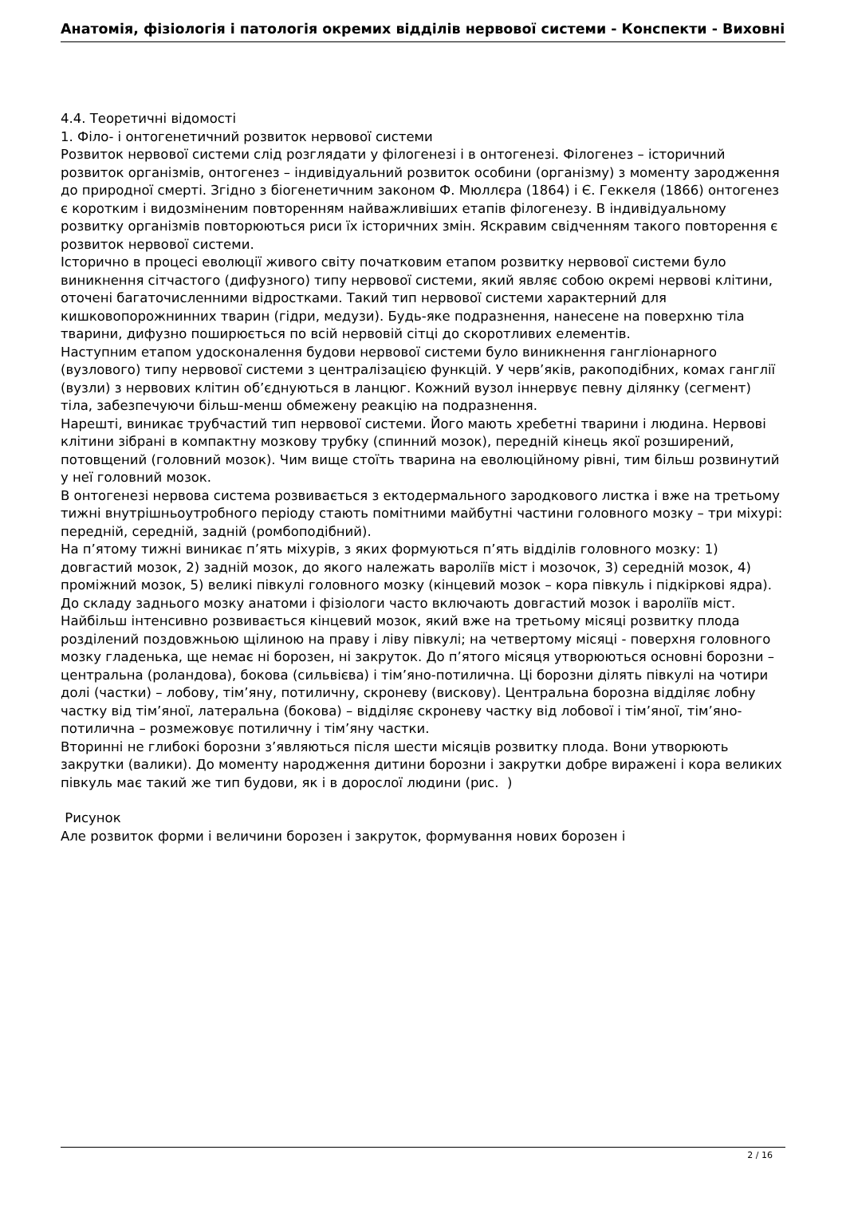Анатомія, фізіологія і патологія окремих відділів нервової системи - Конспекти - Виховні
4.4. Теоретичні відомості
1. Філо- і онтогенетичний розвиток нервової системи
Розвиток нервової системи слід розглядати у філогенезі і в онтогенезі. Філогенез – історичний розвиток організмів, онтогенез – індивідуальний розвиток особини (організму) з моменту зародження до природної смерті. Згідно з біогенетичним законом Ф. Мюллєра (1864) і Є. Геккеля (1866) онтогенез є коротким і видозміненим повторенням найважливіших етапів філогенезу. В індивідуальному розвитку організмів повторюються риси їх історичних змін. Яскравим свідченням такого повторення є розвиток нервової системи.
Історично в процесі еволюції живого світу початковим етапом розвитку нервової системи було виникнення сітчастого (дифузного) типу нервової системи, який являє собою окремі нервові клітини, оточені багаточисленними відростками. Такий тип нервової системи характерний для кишковопорожнинних тварин (гідри, медузи). Будь-яке подразнення, нанесене на поверхню тіла тварини, дифузно поширюється по всій нервовій сітці до скоротливих елементів.
Наступним етапом удосконалення будови нервової системи було виникнення гангліонарного (вузлового) типу нервової системи з централізацією функцій. У черв’яків, ракоподібних, комах ганглії (вузли) з нервових клітин об’єднуються в ланцюг. Кожний вузол іннервує певну ділянку (сегмент) тіла, забезпечуючи більш-менш обмежену реакцію на подразнення.
Нарешті, виникає трубчастий тип нервової системи. Його мають хребетні тварини і людина. Нервові клітини зібрані в компактну мозкову трубку (спинний мозок), передній кінець якої розширений, потовщений (головний мозок). Чим вище стоїть тварина на еволюційному рівні, тим більш розвинутий у неї головний мозок.
В онтогенезі нервова система розвивається з ектодермального зародкового листка і вже на третьому тижні внутрішньоутробного періоду стають помітними майбутні частини головного мозку – три міхурі: передній, середній, задній (ромбоподібний).
На п’ятому тижні виникає п’ять міхурів, з яких формуються п’ять відділів головного мозку: 1) довгастий мозок, 2) задній мозок, до якого належать вароліїв міст і мозочок, 3) середній мозок, 4) проміжний мозок, 5) великі півкулі головного мозку (кінцевий мозок – кора півкуль і підкіркові ядра). До складу заднього мозку анатоми і фізіологи часто включають довгастий мозок і вароліїв міст.
Найбільш інтенсивно розвивається кінцевий мозок, який вже на третьому місяці розвитку плода розділений поздовжньою щілиною на праву і ліву півкулі; на четвертому місяці - поверхня головного мозку гладенька, ще немає ні борозен, ні закруток. До п’ятого місяця утворюються основні борозни – центральна (роландова), бокова (сильвієва) і тім’яно-потилична. Ці борозни ділять півкулі на чотири долі (частки) – лобову, тім’яну, потиличну, скроневу (вискову). Центральна борозна відділяє лобну частку від тім’яної, латеральна (бокова) – відділяє скроневу частку від лобової і тім’яної, тім’яно-потилична – розмежовує потиличну і тім’яну частки.
Вторинні не глибокі борозни з’являються після шести місяців розвитку плода. Вони утворюють закрутки (валики). До моменту народження дитини борозни і закрутки добре виражені і кора великих півкуль має такий же тип будови, як і в дорослої людини (рис. )
Рисунок
Але розвиток форми і величини борозен і закруток, формування нових борозен і
2 / 16